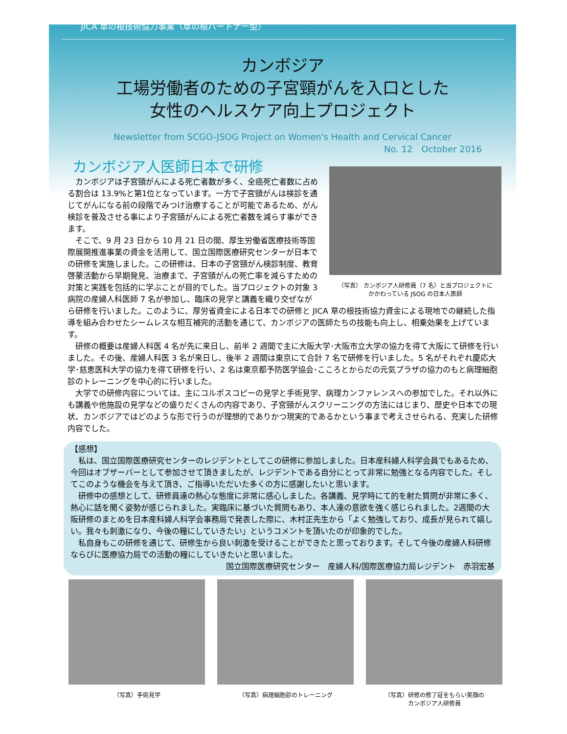JICA 草の根技術協力事業（草の根パートナー型）
カンボジア
工場労働者のための子宮頸がんを入口とした
女性のヘルスケア向上プロジェクト
Newsletter from SCGO-JSOG Project on Women's Health and Cervical Cancer
No. 12　October 2016
カンボジア人医師日本で研修
（写真） カンボジア人研修員（7 名）と当プロジェクトに
かかわっている JSOG の日本人医師
　カンボジアは子宮頸がんによる死亡者数が多く、全癌死亡者数に占める割合は 13.9%と第1位となっています。一方で子宮頸がんは検診を通じてがんになる前の段階でみつけ治療することが可能であるため、がん検診を普及させる事により子宮頸がんによる死亡者数を減らす事ができます。
　そこで、9 月 23 日から 10 月 21 日の間、厚生労働省医療技術等国際展開推進事業の資金を活用して、国立国際医療研究センターが日本での研修を実施しました。この研修は、日本の子宮頸がん検診制度、教育啓蒙活動から早期発見、治療まで、子宮頸がんの死亡率を減らすための対策と実践を包括的に学ぶことが目的でした。当プロジェクトの対象 3 病院の産婦人科医師 7 名が参加し、臨床の見学と講義を織り交ぜながら研修を行いました。このように、厚労省資金による日本での研修と JICA 草の根技術協力資金による現地での継続した指導を組み合わせたシームレスな相互補完的活動を通じて、カンボジアの医師たちの技能も向上し、相乗効果を上げています。
　研修の概要は産婦人科医 4 名が先に来日し、前半 2 週間で主に大阪大学･大阪市立大学の協力を得て大阪にて研修を行いました。その後、産婦人科医 3 名が来日し、後半 2 週間は東京にて合計 7 名で研修を行いました。5 名がそれぞれ慶応大学･慈恵医科大学の協力を得て研修を行い、2 名は東京都予防医学協会･こころとからだの元気プラザの協力のもと病理細胞診のトレーニングを中心的に行いました。
　大学での研修内容については、主にコルポスコピーの見学と手術見学、病理カンファレンスへの参加でした。それ以外にも講義や他施設の見学などの盛りだくさんの内容であり、子宮頸がんスクリーニングの方法にはじまり、歴史や日本での現状、カンボジアではどのような形で行うのが理想的でありかつ現実的であるかという事まで考えさせられる、充実した研修内容でした。
【感想】
　私は、国立国際医療研究センターのレジデントとしてこの研修に参加しました。日本産科婦人科学会員でもあるため、今回はオブザーバーとして参加させて頂きましたが、レジデントである自分にとって非常に勉強となる内容でした。そしてこのような機会を与えて頂き、ご指導いただいた多くの方に感謝したいと思います。
　研修中の感想として、研修員達の熱心な態度に非常に感心しました。各講義、見学時にて的を射た質問が非常に多く、熱心に話を聞く姿勢が感じられました。実臨床に基づいた質問もあり、本人達の意欲を強く感じられました。2週間の大阪研修のまとめを日本産科婦人科学会事務局で発表した際に、木村正先生から「よく勉強しており、成長が見られて嬉しい。我々も刺激になり、今後の糧にしていきたい」というコメントを頂いたのが印象的でした。
　私自身もこの研修を通じて、研修生から良い刺激を受けることができたと思っております。そして今後の産婦人科研修ならびに医療協力局での活動の糧にしていきたいと思いました。
国立国際医療研究センター　産婦人科/国際医療協力局レジデント　赤羽宏基
（写真）手術見学 （写真）病理細胞診のトレーニング （写真）研修の修了証をもらい笑顔の
カンボジア人研修員